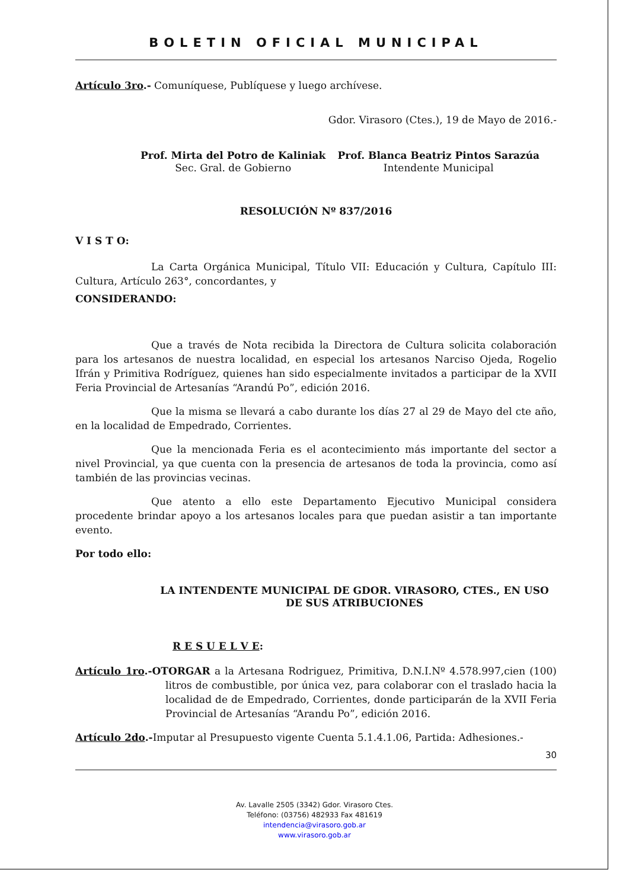BOLETIN OFICIAL MUNICIPAL
Artículo 3ro.- Comuníquese, Publíquese y luego archívese.
Gdor. Virasoro (Ctes.), 19 de Mayo de 2016.-
Prof. Mirta del Potro de Kaliniak
Sec. Gral. de Gobierno
Prof. Blanca Beatriz Pintos Sarazúa
Intendente Municipal
RESOLUCIÓN Nº 837/2016
V I S T O:
La Carta Orgánica Municipal, Título VII: Educación y Cultura, Capítulo III: Cultura, Artículo 263°, concordantes, y
CONSIDERANDO:
Que a través de Nota recibida la Directora de Cultura solicita colaboración para los artesanos de nuestra localidad, en especial los artesanos Narciso Ojeda, Rogelio Ifrán y Primitiva Rodríguez, quienes han sido especialmente invitados a participar de la XVII Feria Provincial de Artesanías “Arandú Po”, edición 2016.
Que la misma se llevará a cabo durante los días 27 al 29 de Mayo del cte año, en la localidad de Empedrado, Corrientes.
Que la mencionada Feria es el acontecimiento más importante del sector a nivel Provincial, ya que cuenta con la presencia de artesanos de toda la provincia, como así también de las provincias vecinas.
Que atento a ello este Departamento Ejecutivo Municipal considera procedente brindar apoyo a los artesanos locales para que puedan asistir a tan importante evento.
Por todo ello:
LA INTENDENTE MUNICIPAL DE GDOR. VIRASORO, CTES., EN USO DE SUS ATRIBUCIONES
R E S U E L V E:
Artículo 1ro.-OTORGAR a la Artesana Rodriguez, Primitiva, D.N.I.Nº 4.578.997,cien (100) litros de combustible, por única vez, para colaborar con el traslado hacia la localidad de de Empedrado, Corrientes, donde participarán de la XVII Feria Provincial de Artesanías “Arandu Po”, edición 2016.
Artículo 2do.-Imputar al Presupuesto vigente Cuenta 5.1.4.1.06, Partida: Adhesiones.-
30
Av. Lavalle 2505 (3342) Gdor. Virasoro Ctes.
Teléfono: (03756) 482933 Fax 481619
intendencia@virasoro.gob.ar
www.virasoro.gob.ar